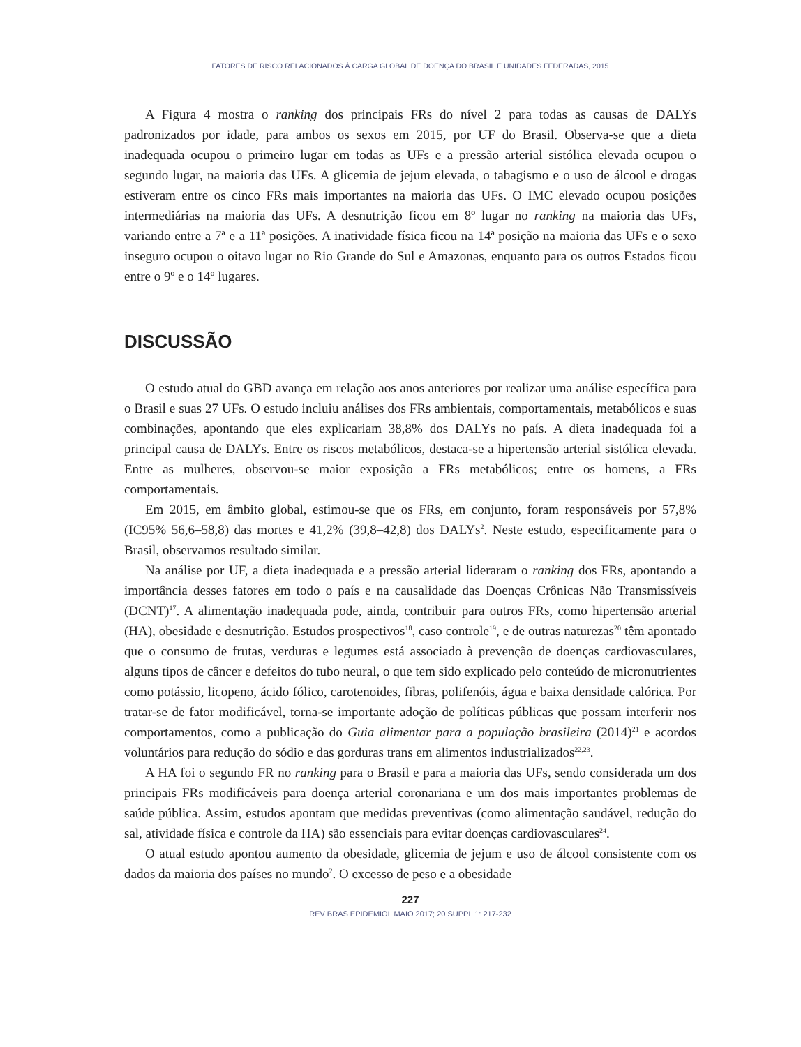FATORES DE RISCO RELACIONADOS À CARGA GLOBAL DE DOENÇA DO BRASIL E UNIDADES FEDERADAS, 2015
A Figura 4 mostra o ranking dos principais FRs do nível 2 para todas as causas de DALYs padronizados por idade, para ambos os sexos em 2015, por UF do Brasil. Observa-se que a dieta inadequada ocupou o primeiro lugar em todas as UFs e a pressão arterial sistólica elevada ocupou o segundo lugar, na maioria das UFs. A glicemia de jejum elevada, o tabagismo e o uso de álcool e drogas estiveram entre os cinco FRs mais importantes na maioria das UFs. O IMC elevado ocupou posições intermediárias na maioria das UFs. A desnutrição ficou em 8º lugar no ranking na maioria das UFs, variando entre a 7ª e a 11ª posições. A inatividade física ficou na 14ª posição na maioria das UFs e o sexo inseguro ocupou o oitavo lugar no Rio Grande do Sul e Amazonas, enquanto para os outros Estados ficou entre o 9º e o 14º lugares.
DISCUSSÃO
O estudo atual do GBD avança em relação aos anos anteriores por realizar uma análise específica para o Brasil e suas 27 UFs. O estudo incluiu análises dos FRs ambientais, comportamentais, metabólicos e suas combinações, apontando que eles explicariam 38,8% dos DALYs no país. A dieta inadequada foi a principal causa de DALYs. Entre os riscos metabólicos, destaca-se a hipertensão arterial sistólica elevada. Entre as mulheres, observou-se maior exposição a FRs metabólicos; entre os homens, a FRs comportamentais.
Em 2015, em âmbito global, estimou-se que os FRs, em conjunto, foram responsáveis por 57,8% (IC95% 56,6–58,8) das mortes e 41,2% (39,8–42,8) dos DALYs<sup>2</sup>. Neste estudo, especificamente para o Brasil, observamos resultado similar.
Na análise por UF, a dieta inadequada e a pressão arterial lideraram o ranking dos FRs, apontando a importância desses fatores em todo o país e na causalidade das Doenças Crônicas Não Transmissíveis (DCNT)<sup>17</sup>. A alimentação inadequada pode, ainda, contribuir para outros FRs, como hipertensão arterial (HA), obesidade e desnutrição. Estudos prospectivos<sup>18</sup>, caso controle<sup>19</sup>, e de outras naturezas<sup>20</sup> têm apontado que o consumo de frutas, verduras e legumes está associado à prevenção de doenças cardiovasculares, alguns tipos de câncer e defeitos do tubo neural, o que tem sido explicado pelo conteúdo de micronutrientes como potássio, licopeno, ácido fólico, carotenoides, fibras, polifenóis, água e baixa densidade calórica. Por tratar-se de fator modificável, torna-se importante adoção de políticas públicas que possam interferir nos comportamentos, como a publicação do Guia alimentar para a população brasileira (2014)<sup>21</sup> e acordos voluntários para redução do sódio e das gorduras trans em alimentos industrializados<sup>22,23</sup>.
A HA foi o segundo FR no ranking para o Brasil e para a maioria das UFs, sendo considerada um dos principais FRs modificáveis para doença arterial coronariana e um dos mais importantes problemas de saúde pública. Assim, estudos apontam que medidas preventivas (como alimentação saudável, redução do sal, atividade física e controle da HA) são essenciais para evitar doenças cardiovasculares<sup>24</sup>.
O atual estudo apontou aumento da obesidade, glicemia de jejum e uso de álcool consistente com os dados da maioria dos países no mundo<sup>2</sup>. O excesso de peso e a obesidade
227
REV BRAS EPIDEMIOL MAIO 2017; 20 SUPPL 1: 217-232